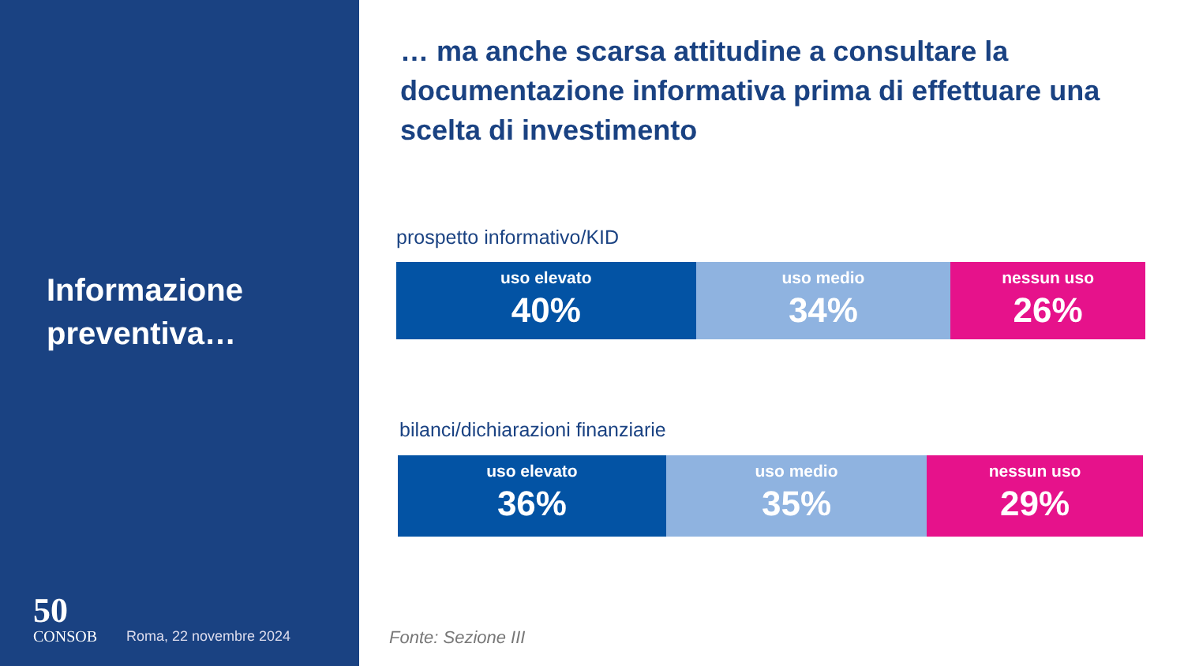Informazione preventiva…
50
CONSOB
Roma, 22 novembre 2024
… ma anche scarsa attitudine a consultare la documentazione informativa prima di effettuare una scelta di investimento
prospetto informativo/KID
uso elevato
40%
uso medio
34%
nessun uso
26%
bilanci/dichiarazioni finanziarie
uso elevato
36%
uso medio
35%
nessun uso
29%
Fonte: Sezione III